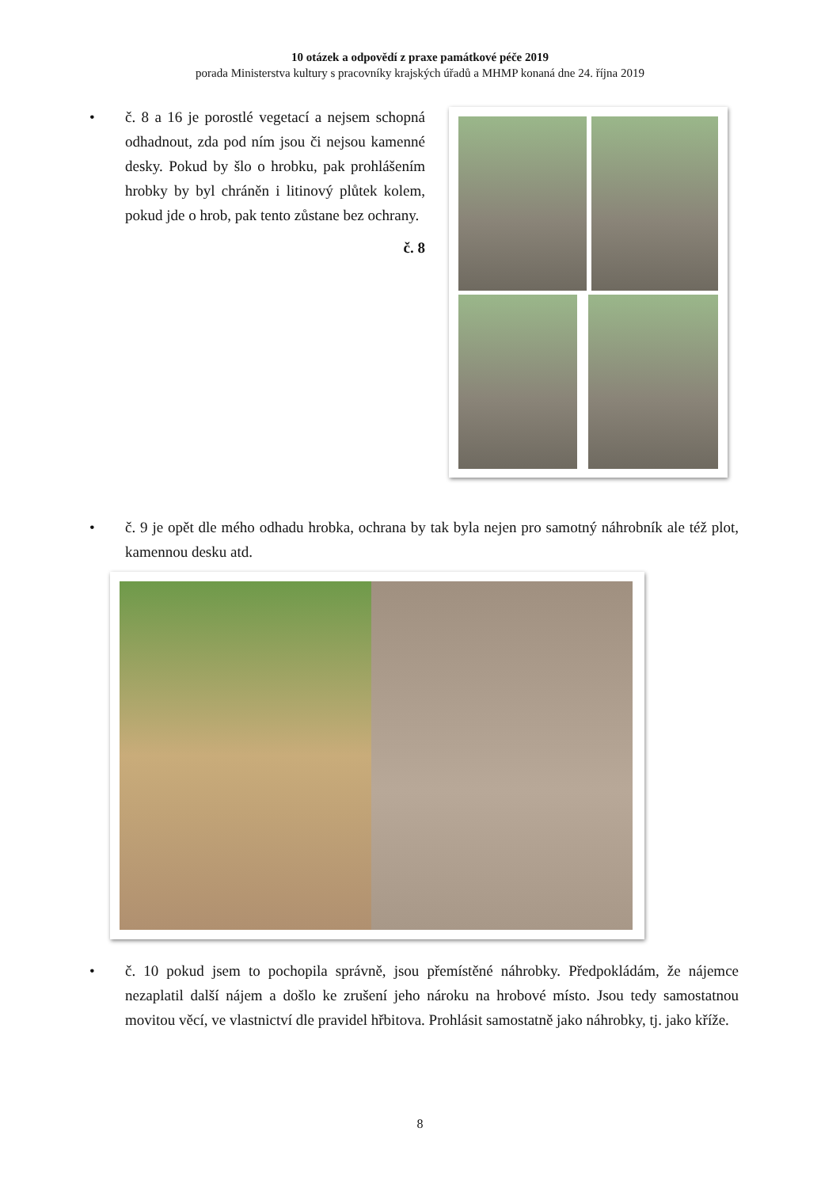10 otázek a odpovědí z praxe památkové péče 2019
porada Ministerstva kultury s pracovníky krajských úřadů a MHMP konaná dne 24. října 2019
•
č. 8 a 16 je porostlé vegetací a nejsem schopná odhadnout, zda pod ním jsou či nejsou kamenné desky. Pokud by šlo o hrobku, pak prohlášením hrobky by byl chráněn i litinový plůtek kolem, pokud jde o hrob, pak tento zůstane bez ochrany.
č. 8
•
č. 9 je opět dle mého odhadu hrobka, ochrana by tak byla nejen pro samotný náhrobník ale též plot, kamennou desku atd.
•
č. 10 pokud jsem to pochopila správně, jsou přemístěné náhrobky. Předpokládám, že nájemce nezaplatil další nájem a došlo ke zrušení jeho nároku na hrobové místo. Jsou tedy samostatnou movitou věcí, ve vlastnictví dle pravidel hřbitova. Prohlásit samostatně jako náhrobky, tj. jako kříže.
8